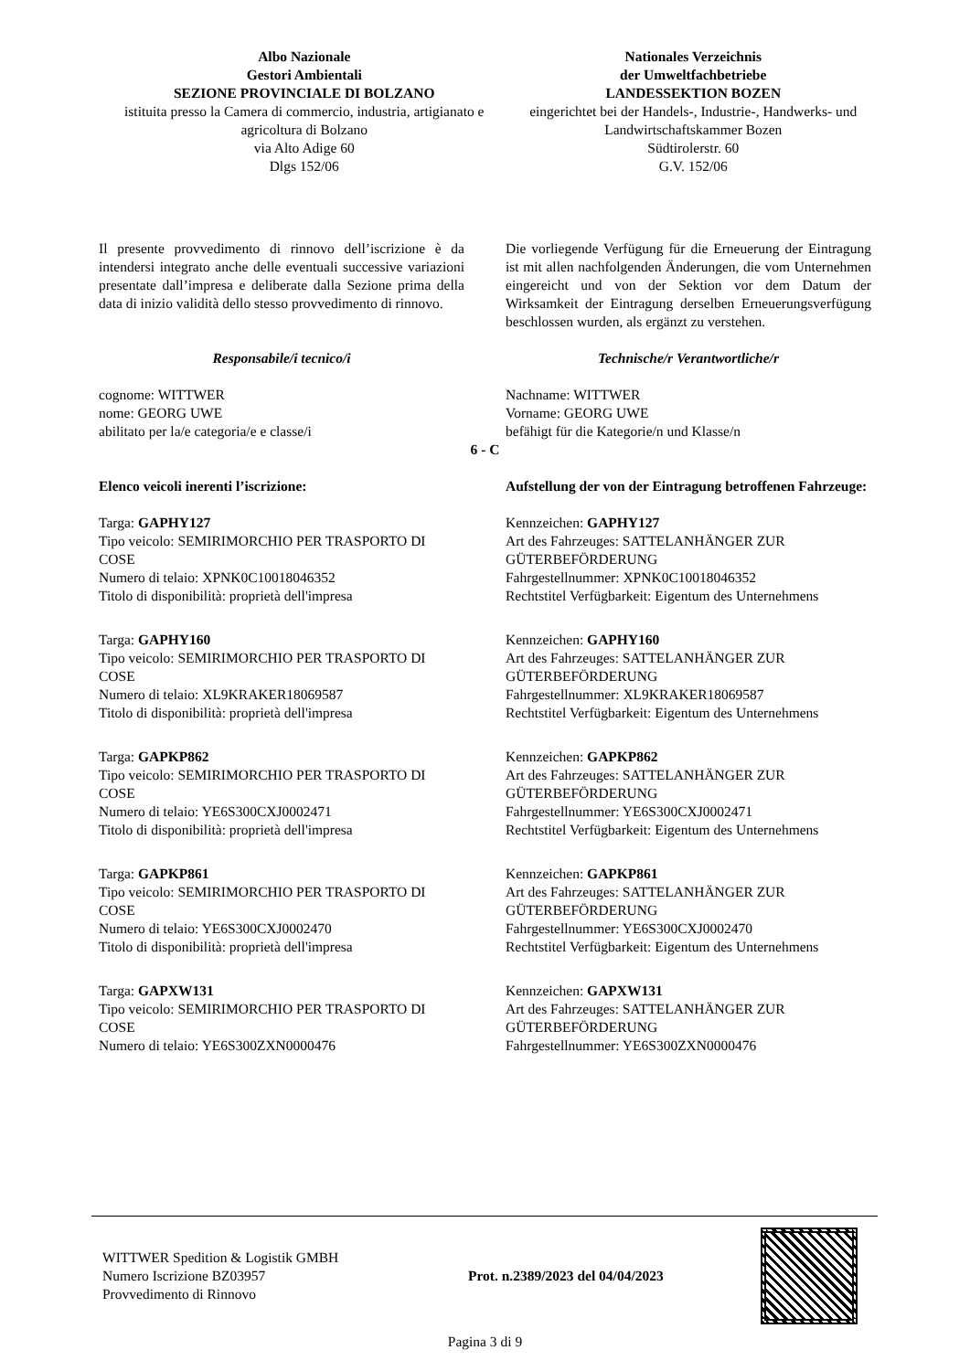Albo Nazionale
Gestori Ambientali
SEZIONE PROVINCIALE DI BOLZANO
istituita presso la Camera di commercio, industria, artigianato e agricoltura di Bolzano
via Alto Adige 60
Dlgs 152/06
Nationales Verzeichnis
der Umweltfachbetriebe
LANDESSEKTION BOZEN
eingerichtet bei der Handels-, Industrie-, Handwerks- und Landwirtschaftskammer Bozen
Südtirolerstr. 60
G.V. 152/06
Il presente provvedimento di rinnovo dell’iscrizione è da intendersi integrato anche delle eventuali successive variazioni presentate dall’impresa e deliberate dalla Sezione prima della data di inizio validità dello stesso provvedimento di rinnovo.
Die vorliegende Verfügung für die Erneuerung der Eintragung ist mit allen nachfolgenden Änderungen, die vom Unternehmen eingereicht und von der Sektion vor dem Datum der Wirksamkeit der Eintragung derselben Erneuerungsverfügung beschlossen wurden, als ergänzt zu verstehen.
Responsabile/i tecnico/i Technische/r Verantwortliche/r
cognome: WITTWER
nome: GEORG UWE
abilitato per la/e categoria/e e classe/i
Nachname: WITTWER
Vorname: GEORG UWE
befähigt für die Kategorie/n und Klasse/n
6 - C
Elenco veicoli inerenti l’iscrizione: Aufstellung der von der Eintragung betroffenen Fahrzeuge:
Targa: GAPHY127
Tipo veicolo: SEMIRIMORCHIO PER TRASPORTO DI COSE
Numero di telaio: XPNK0C10018046352
Titolo di disponibilità: proprietà dell'impresa
Kennzeichen: GAPHY127
Art des Fahrzeuges: SATTELANHÄNGER ZUR GÜTERBEFÖRDERUNG
Fahrgestellnummer: XPNK0C10018046352
Rechtstitel Verfügbarkeit: Eigentum des Unternehmens
Targa: GAPHY160
Tipo veicolo: SEMIRIMORCHIO PER TRASPORTO DI COSE
Numero di telaio: XL9KRAKER18069587
Titolo di disponibilità: proprietà dell'impresa
Kennzeichen: GAPHY160
Art des Fahrzeuges: SATTELANHÄNGER ZUR GÜTERBEFÖRDERUNG
Fahrgestellnummer: XL9KRAKER18069587
Rechtstitel Verfügbarkeit: Eigentum des Unternehmens
Targa: GAPKP862
Tipo veicolo: SEMIRIMORCHIO PER TRASPORTO DI COSE
Numero di telaio: YE6S300CXJ0002471
Titolo di disponibilità: proprietà dell'impresa
Kennzeichen: GAPKP862
Art des Fahrzeuges: SATTELANHÄNGER ZUR GÜTERBEFÖRDERUNG
Fahrgestellnummer: YE6S300CXJ0002471
Rechtstitel Verfügbarkeit: Eigentum des Unternehmens
Targa: GAPKP861
Tipo veicolo: SEMIRIMORCHIO PER TRASPORTO DI COSE
Numero di telaio: YE6S300CXJ0002470
Titolo di disponibilità: proprietà dell'impresa
Kennzeichen: GAPKP861
Art des Fahrzeuges: SATTELANHÄNGER ZUR GÜTERBEFÖRDERUNG
Fahrgestellnummer: YE6S300CXJ0002470
Rechtstitel Verfügbarkeit: Eigentum des Unternehmens
Targa: GAPXW131
Tipo veicolo: SEMIRIMORCHIO PER TRASPORTO DI COSE
Numero di telaio: YE6S300ZXN0000476
Kennzeichen: GAPXW131
Art des Fahrzeuges: SATTELANHÄNGER ZUR GÜTERBEFÖRDERUNG
Fahrgestellnummer: YE6S300ZXN0000476
WITTWER Spedition & Logistik GMBH
Numero Iscrizione BZ03957
Provvedimento di Rinnovo
Prot. n.2389/2023 del 04/04/2023
Pagina 3 di 9